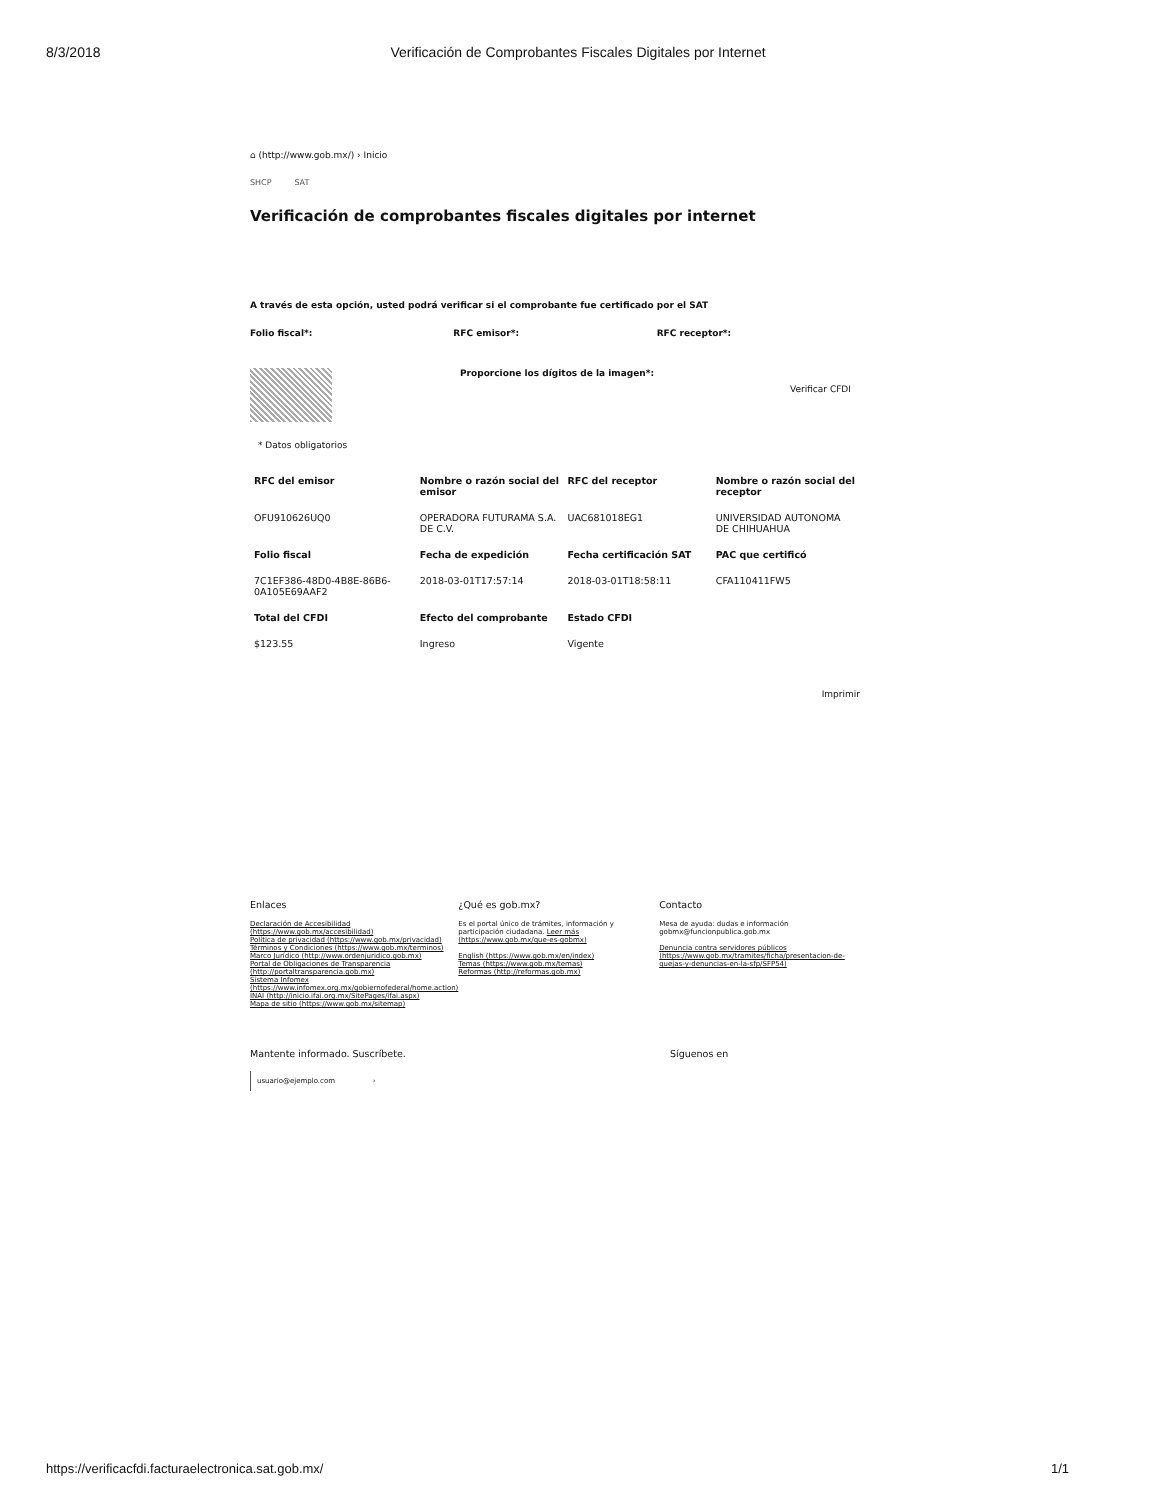8/3/2018 Verificación de Comprobantes Fiscales Digitales por Internet
⌂ (http://www.gob.mx/) › Inicio
SHCP SAT
Verificación de comprobantes fiscales digitales por internet
A través de esta opción, usted podrá verificar si el comprobante fue certificado por el SAT
Folio fiscal*: RFC emisor*: RFC receptor*:
Proporcione los dígitos de la imagen*:
Verificar CFDI
* Datos obligatorios
| RFC del emisor | Nombre o razón social del emisor | RFC del receptor | Nombre o razón social del receptor |
| --- | --- | --- | --- |
| OFU910626UQ0 | OPERADORA FUTURAMA S.A. DE C.V. | UAC681018EG1 | UNIVERSIDAD AUTONOMA DE CHIHUAHUA |
| Folio fiscal | Fecha de expedición | Fecha certificación SAT | PAC que certificó |
| 7C1EF386-48D0-4B8E-86B6-0A105E69AAF2 | 2018-03-01T17:57:14 | 2018-03-01T18:58:11 | CFA110411FW5 |
| Total del CFDI | Efecto del comprobante | Estado CFDI | |
| $123.55 | Ingreso | Vigente | |
Imprimir
Enlaces
Declaración de Accesibilidad (https://www.gob.mx/accesibilidad)
Política de privacidad (https://www.gob.mx/privacidad)
Términos y Condiciones (https://www.gob.mx/terminos)
Marco Jurídico (http://www.ordenjuridico.gob.mx)
Portal de Obligaciones de Transparencia (http://portaltransparencia.gob.mx)
Sistema Infomex (https://www.infomex.org.mx/gobiernofederal/home.action)
INAI (http://inicio.ifai.org.mx/SitePages/ifai.aspx)
Mapa de sitio (https://www.gob.mx/sitemap)
¿Qué es gob.mx?
Es el portal único de trámites, información y participación ciudadana. Leer más (https://www.gob.mx/que-es-gobmx)
English (https://www.gob.mx/en/index)
Temas (https://www.gob.mx/temas)
Reformas (http://reformas.gob.mx)
Contacto
Mesa de ayuda: dudas e información gobmx@funcionpublica.gob.mx
Denuncia contra servidores públicos (https://www.gob.mx/tramites/ficha/presentacion-de-quejas-y-denuncias-en-la-sfp/SFP54)
Mantente informado. Suscríbete.
usuario@ejemplo.com ›
Síguenos en
https://verificacfdi.facturaelectronica.sat.gob.mx/ 1/1